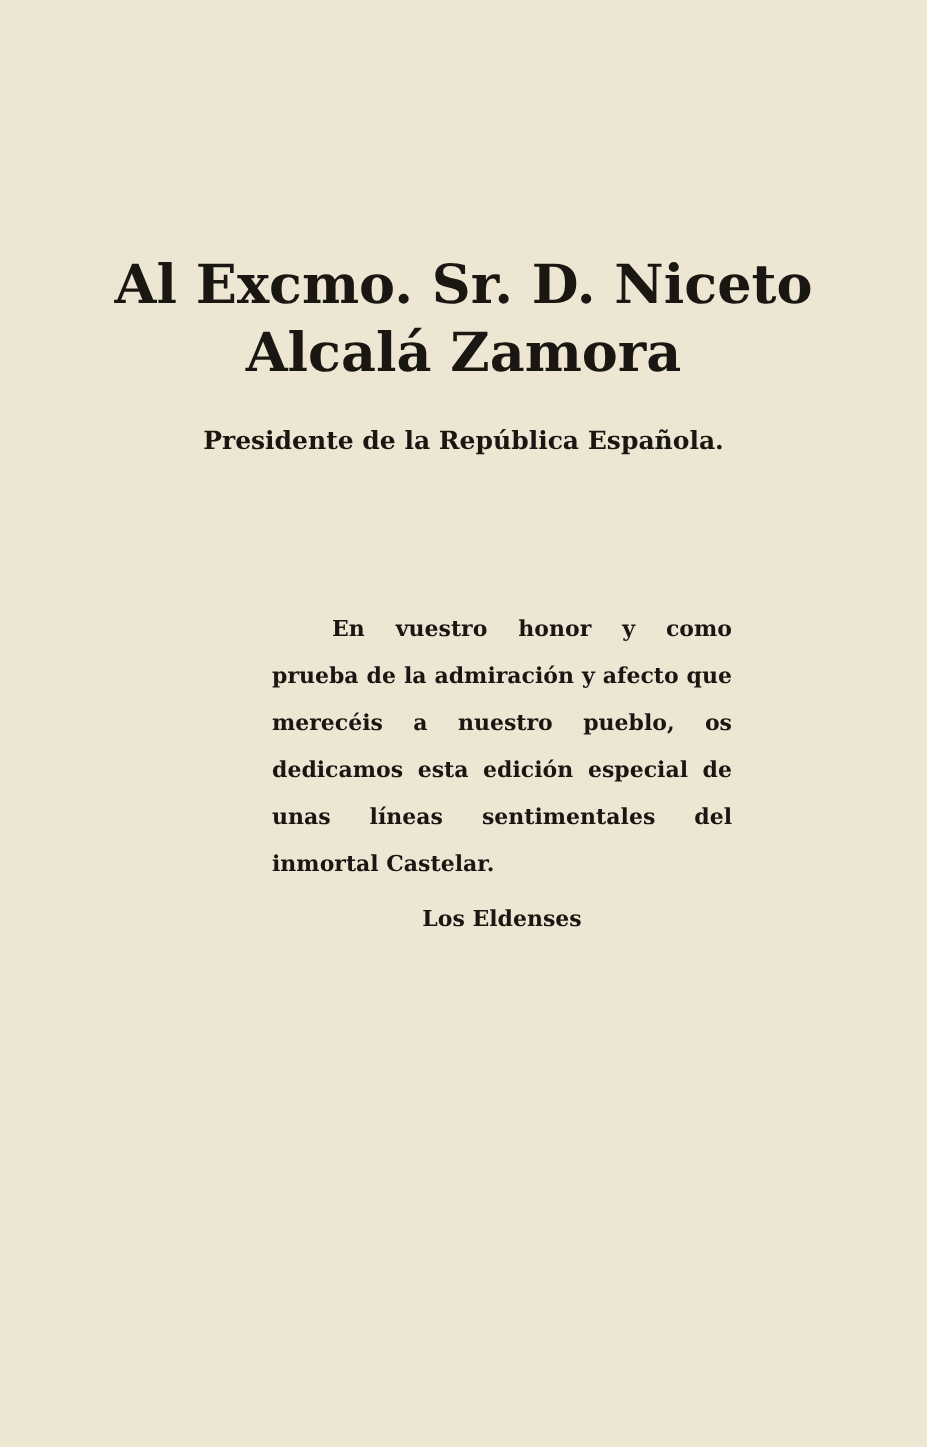Al Excmo. Sr. D. Niceto
Alcalá Zamora
Presidente de la República Española.
En vuestro honor y como prueba de la admiración y afecto que merecéis a nuestro pueblo, os dedicamos esta edición especial de unas líneas sentimentales del inmortal Castelar.
Los Eldenses